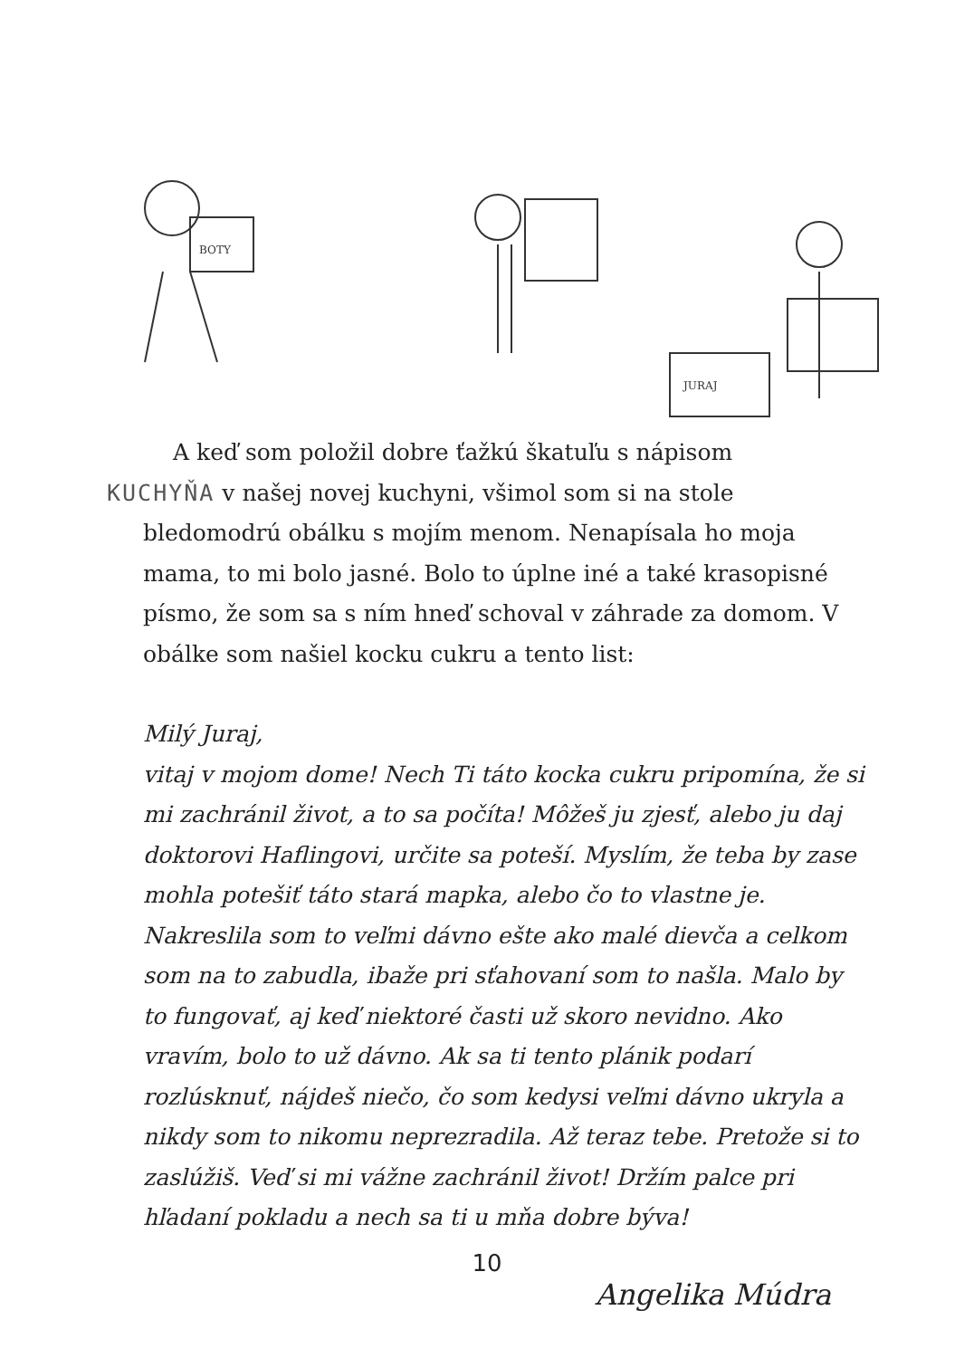BOTY
JURAJ
A keď som položil dobre ťažkú škatuľu s nápisom
KUCHYŇA v našej novej kuchyni, všimol som si na stole bledomodrú obálku s mojím menom. Nenapísala ho moja mama, to mi bolo jasné. Bolo to úplne iné a také krasopisné písmo, že som sa s ním hneď schoval v záhrade za domom. V obálke som našiel kocku cukru a tento list:
Milý Juraj,
vitaj v mojom dome! Nech Ti táto kocka cukru pripomína, že si mi zachránil život, a to sa počíta! Môžeš ju zjesť, alebo ju daj doktorovi Haflingovi, určite sa poteší. Myslím, že teba by zase mohla potešiť táto stará mapka, alebo čo to vlastne je. Nakreslila som to veľmi dávno ešte ako malé dievča a celkom som na to zabudla, ibaže pri sťahovaní som to našla. Malo by to fungovať, aj keď niektoré časti už skoro nevidno. Ako vravím, bolo to už dávno. Ak sa ti tento plánik podarí rozlúsknuť, nájdeš niečo, čo som kedysi veľmi dávno ukryla a nikdy som to nikomu neprezradila. Až teraz tebe. Pretože si to zaslúžiš. Veď si mi vážne zachránil život! Držím palce pri hľadaní pokladu a nech sa ti u mňa dobre býva!
Angelika Múdra
10